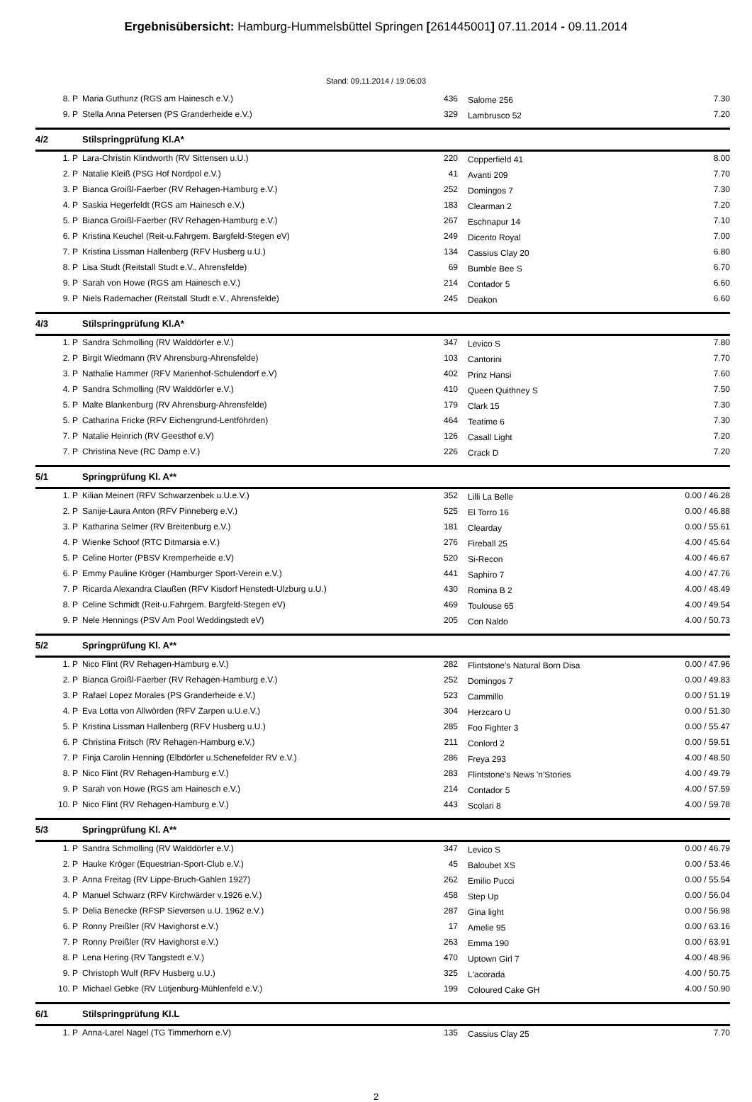Ergebnisübersicht: Hamburg-Hummelsbüttel Springen [261445001] 07.11.2014 - 09.11.2014
Stand: 09.11.2014 / 19:06:03
| 8. P | Maria Guthunz (RGS am Hainesch e.V.) | 436 | Salome 256 | 7.30 |
| 9. P | Stella Anna Petersen (PS Granderheide e.V.) | 329 | Lambrusco 52 | 7.20 |
| 4/2 | Stilspringprüfung Kl.A* | | | |
| 1. P | Lara-Christin Klindworth (RV Sittensen u.U.) | 220 | Copperfield 41 | 8.00 |
| 2. P | Natalie Kleiß (PSG Hof Nordpol e.V.) | 41 | Avanti 209 | 7.70 |
| 3. P | Bianca Groißl-Faerber (RV Rehagen-Hamburg e.V.) | 252 | Domingos 7 | 7.30 |
| 4. P | Saskia Hegerfeldt (RGS am Hainesch e.V.) | 183 | Clearman 2 | 7.20 |
| 5. P | Bianca Groißl-Faerber (RV Rehagen-Hamburg e.V.) | 267 | Eschnapur 14 | 7.10 |
| 6. P | Kristina Keuchel (Reit-u.Fahrgem. Bargfeld-Stegen eV) | 249 | Dicento Royal | 7.00 |
| 7. P | Kristina Lissman Hallenberg (RFV Husberg u.U.) | 134 | Cassius Clay 20 | 6.80 |
| 8. P | Lisa Studt (Reitstall Studt e.V., Ahrensfelde) | 69 | Bumble Bee S | 6.70 |
| 9. P | Sarah von Howe (RGS am Hainesch e.V.) | 214 | Contador 5 | 6.60 |
| 9. P | Niels Rademacher (Reitstall Studt e.V., Ahrensfelde) | 245 | Deakon | 6.60 |
| 4/3 | Stilspringprüfung Kl.A* | | | |
| 1. P | Sandra Schmolling (RV Walddörfer e.V.) | 347 | Levico S | 7.80 |
| 2. P | Birgit Wiedmann (RV Ahrensburg-Ahrensfelde) | 103 | Cantorini | 7.70 |
| 3. P | Nathalie Hammer (RFV Marienhof-Schulendorf e.V) | 402 | Prinz Hansi | 7.60 |
| 4. P | Sandra Schmolling (RV Walddörfer e.V.) | 410 | Queen Quithney S | 7.50 |
| 5. P | Malte Blankenburg (RV Ahrensburg-Ahrensfelde) | 179 | Clark 15 | 7.30 |
| 5. P | Catharina Fricke (RFV Eichengrund-Lentföhrden) | 464 | Teatime 6 | 7.30 |
| 7. P | Natalie Heinrich (RV Geesthof e.V) | 126 | Casall Light | 7.20 |
| 7. P | Christina Neve (RC Damp e.V.) | 226 | Crack D | 7.20 |
| 5/1 | Springprüfung Kl. A** | | | |
| 1. P | Kilian Meinert (RFV Schwarzenbek u.U.e.V.) | 352 | Lilli La Belle | 0.00 / 46.28 |
| 2. P | Sanije-Laura Anton (RFV Pinneberg e.V.) | 525 | El Torro 16 | 0.00 / 46.88 |
| 3. P | Katharina Selmer (RV Breitenburg e.V.) | 181 | Clearday | 0.00 / 55.61 |
| 4. P | Wienke Schoof (RTC Ditmarsia e.V.) | 276 | Fireball 25 | 4.00 / 45.64 |
| 5. P | Celine Horter (PBSV Kremperheide e.V) | 520 | Si-Recon | 4.00 / 46.67 |
| 6. P | Emmy Pauline Kröger (Hamburger Sport-Verein e.V.) | 441 | Saphiro 7 | 4.00 / 47.76 |
| 7. P | Ricarda Alexandra Claußen (RFV Kisdorf Henstedt-Ulzburg u.U.) | 430 | Romina B 2 | 4.00 / 48.49 |
| 8. P | Celine Schmidt (Reit-u.Fahrgem. Bargfeld-Stegen eV) | 469 | Toulouse 65 | 4.00 / 49.54 |
| 9. P | Nele Hennings (PSV Am Pool Weddingstedt eV) | 205 | Con Naldo | 4.00 / 50.73 |
| 5/2 | Springprüfung Kl. A** | | | |
| 1. P | Nico Flint (RV Rehagen-Hamburg e.V.) | 282 | Flintstone's Natural Born Disa | 0.00 / 47.96 |
| 2. P | Bianca Groißl-Faerber (RV Rehagen-Hamburg e.V.) | 252 | Domingos 7 | 0.00 / 49.83 |
| 3. P | Rafael Lopez Morales (PS Granderheide e.V.) | 523 | Cammillo | 0.00 / 51.19 |
| 4. P | Eva Lotta von Allwörden (RFV Zarpen u.U.e.V.) | 304 | Herzcaro U | 0.00 / 51.30 |
| 5. P | Kristina Lissman Hallenberg (RFV Husberg u.U.) | 285 | Foo Fighter 3 | 0.00 / 55.47 |
| 6. P | Christina Fritsch (RV Rehagen-Hamburg e.V.) | 211 | Conlord 2 | 0.00 / 59.51 |
| 7. P | Finja Carolin Henning (Elbdörfer u.Schenefelder RV e.V.) | 286 | Freya 293 | 4.00 / 48.50 |
| 8. P | Nico Flint (RV Rehagen-Hamburg e.V.) | 283 | Flintstone's News 'n'Stories | 4.00 / 49.79 |
| 9. P | Sarah von Howe (RGS am Hainesch e.V.) | 214 | Contador 5 | 4.00 / 57.59 |
| 10. P | Nico Flint (RV Rehagen-Hamburg e.V.) | 443 | Scolari 8 | 4.00 / 59.78 |
| 5/3 | Springprüfung Kl. A** | | | |
| 1. P | Sandra Schmolling (RV Walddörfer e.V.) | 347 | Levico S | 0.00 / 46.79 |
| 2. P | Hauke Kröger (Equestrian-Sport-Club e.V.) | 45 | Baloubet XS | 0.00 / 53.46 |
| 3. P | Anna Freitag (RV Lippe-Bruch-Gahlen 1927) | 262 | Emilio Pucci | 0.00 / 55.54 |
| 4. P | Manuel Schwarz (RFV Kirchwärder v.1926 e.V.) | 458 | Step Up | 0.00 / 56.04 |
| 5. P | Delia Benecke (RFSP Sieversen u.U. 1962 e.V.) | 287 | Gina light | 0.00 / 56.98 |
| 6. P | Ronny Preißler (RV Havighorst e.V.) | 17 | Amelie 95 | 0.00 / 63.16 |
| 7. P | Ronny Preißler (RV Havighorst e.V.) | 263 | Emma 190 | 0.00 / 63.91 |
| 8. P | Lena Hering (RV Tangstedt e.V.) | 470 | Uptown Girl 7 | 4.00 / 48.96 |
| 9. P | Christoph Wulf (RFV Husberg u.U.) | 325 | L'acorada | 4.00 / 50.75 |
| 10. P | Michael Gebke (RV Lütjenburg-Mühlenfeld e.V.) | 199 | Coloured Cake GH | 4.00 / 50.90 |
| 6/1 | Stilspringprüfung Kl.L | | | |
| 1. P | Anna-Larel Nagel (TG Timmerhorn e.V) | 135 | Cassius Clay 25 | 7.70 |
2